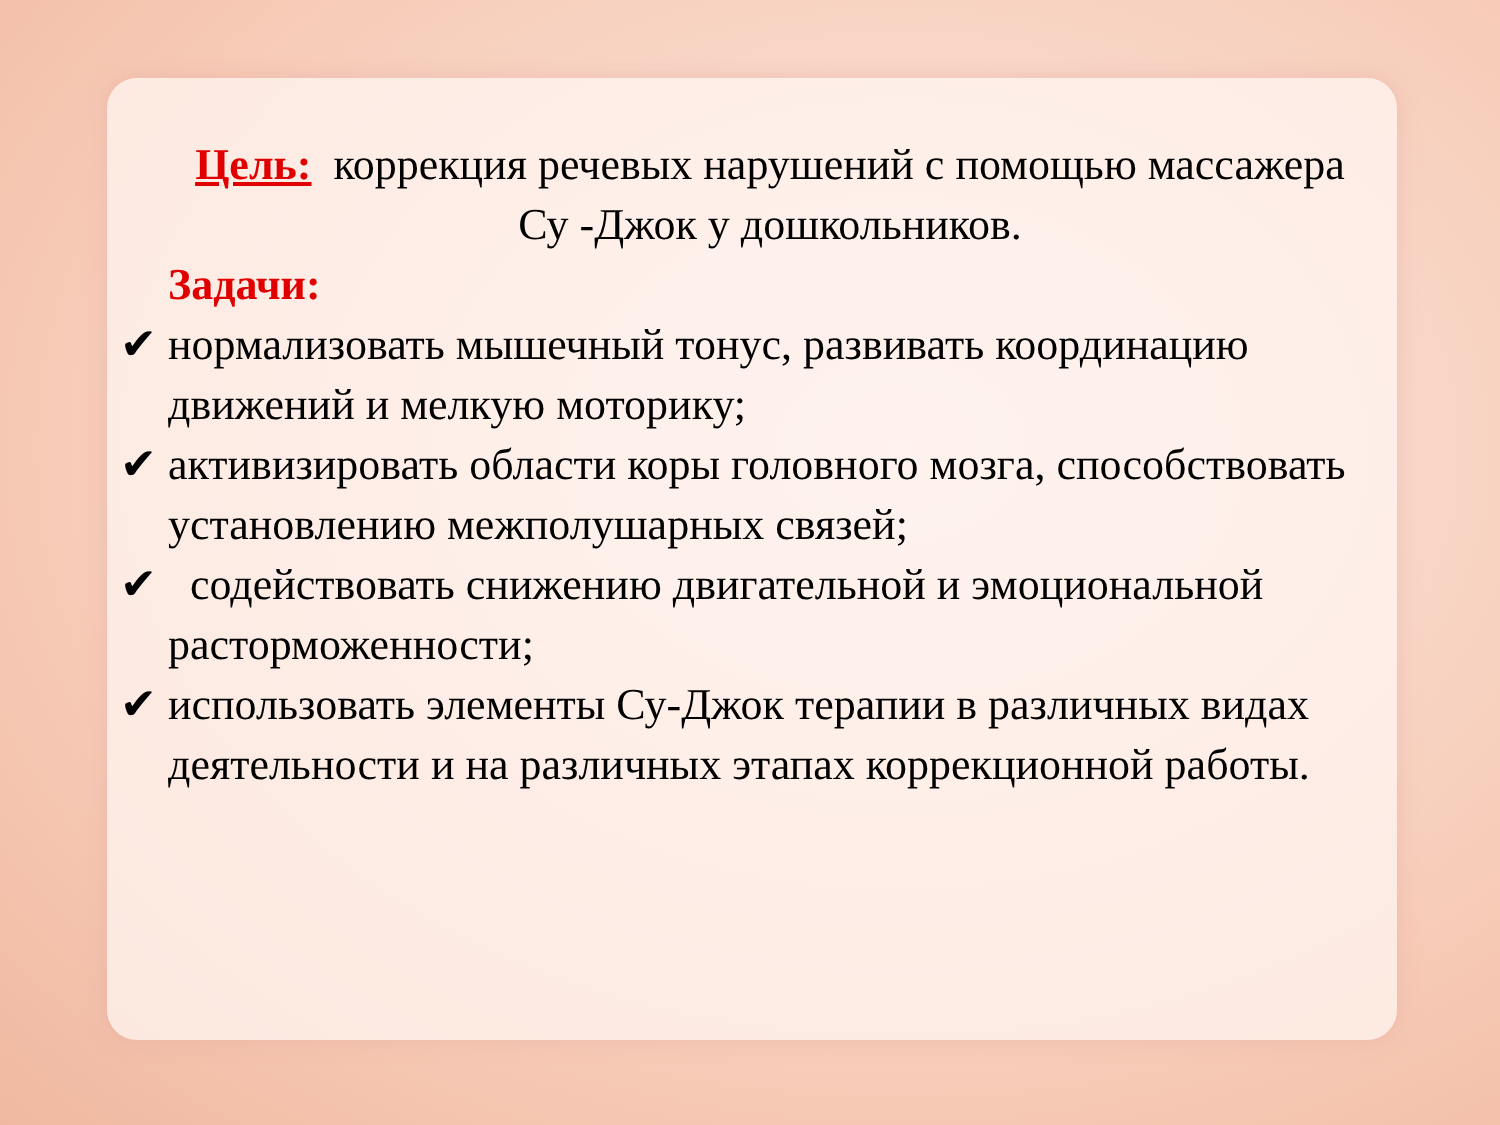Цель: коррекция речевых нарушений с помощью массажера Су -Джок у дошкольников.
Задачи:
✔ нормализовать мышечный тонус, развивать координацию движений и мелкую моторику;
✔ активизировать области коры головного мозга, способствовать установлению межполушарных связей;
✔ содействовать снижению двигательной и эмоциональной расторможенности;
✔ использовать элементы Су-Джок терапии в различных видах деятельности и на различных этапах коррекционной работы.